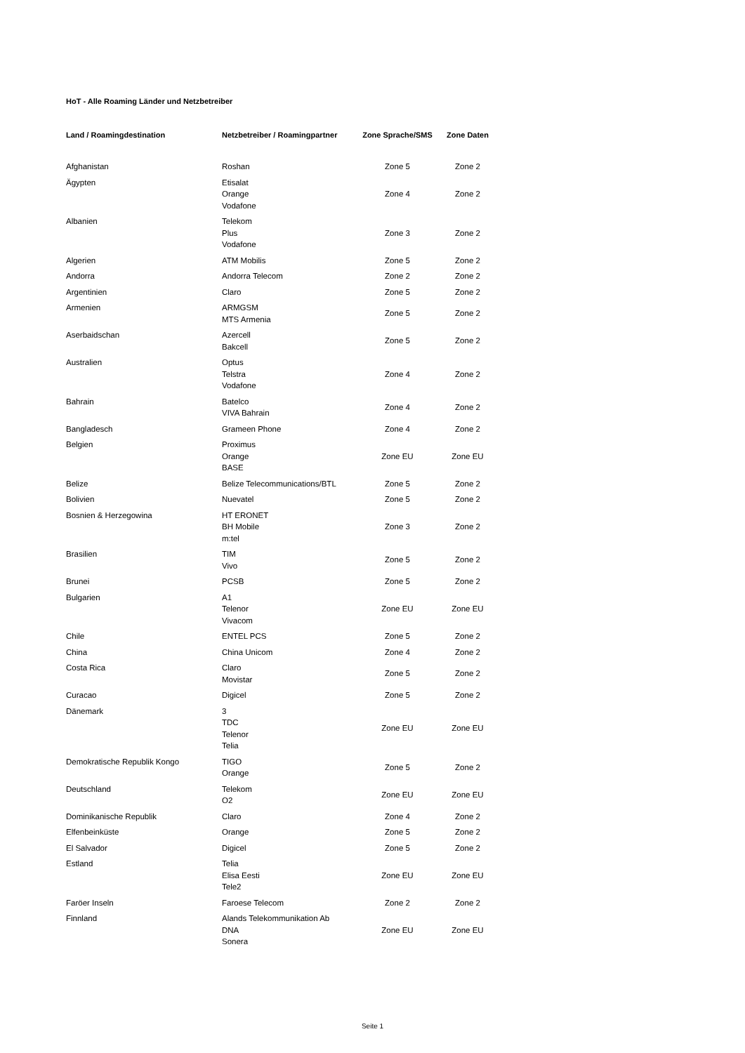HoT - Alle Roaming Länder und Netzbetreiber
| Land / Roamingdestination | Netzbetreiber / Roamingpartner | Zone Sprache/SMS | Zone Daten |
| --- | --- | --- | --- |
| Afghanistan | Roshan | Zone 5 | Zone 2 |
| Ägypten | Etisalat Orange Vodafone | Zone 4 | Zone 2 |
| Albanien | Telekom Plus Vodafone | Zone 3 | Zone 2 |
| Algerien | ATM Mobilis | Zone 5 | Zone 2 |
| Andorra | Andorra Telecom | Zone 2 | Zone 2 |
| Argentinien | Claro | Zone 5 | Zone 2 |
| Armenien | ARMGSM MTS Armenia | Zone 5 | Zone 2 |
| Aserbaidschan | Azercell Bakcell | Zone 5 | Zone 2 |
| Australien | Optus Telstra Vodafone | Zone 4 | Zone 2 |
| Bahrain | Batelco VIVA Bahrain | Zone 4 | Zone 2 |
| Bangladesch | Grameen Phone | Zone 4 | Zone 2 |
| Belgien | Proximus Orange BASE | Zone EU | Zone EU |
| Belize | Belize Telecommunications/BTL | Zone 5 | Zone 2 |
| Bolivien | Nuevatel | Zone 5 | Zone 2 |
| Bosnien & Herzegowina | HT ERONET BH Mobile m:tel | Zone 3 | Zone 2 |
| Brasilien | TIM Vivo | Zone 5 | Zone 2 |
| Brunei | PCSB | Zone 5 | Zone 2 |
| Bulgarien | A1 Telenor Vivacom | Zone EU | Zone EU |
| Chile | ENTEL PCS | Zone 5 | Zone 2 |
| China | China Unicom | Zone 4 | Zone 2 |
| Costa Rica | Claro Movistar | Zone 5 | Zone 2 |
| Curacao | Digicel | Zone 5 | Zone 2 |
| Dänemark | 3 TDC Telenor Telia | Zone EU | Zone EU |
| Demokratische Republik Kongo | TIGO Orange | Zone 5 | Zone 2 |
| Deutschland | Telekom O2 | Zone EU | Zone EU |
| Dominikanische Republik | Claro | Zone 4 | Zone 2 |
| Elfenbeinküste | Orange | Zone 5 | Zone 2 |
| El Salvador | Digicel | Zone 5 | Zone 2 |
| Estland | Telia Elisa Eesti Tele2 | Zone EU | Zone EU |
| Faröer Inseln | Faroese Telecom | Zone 2 | Zone 2 |
| Finnland | Alands Telekommunikation Ab DNA Sonera | Zone EU | Zone EU |
Seite 1